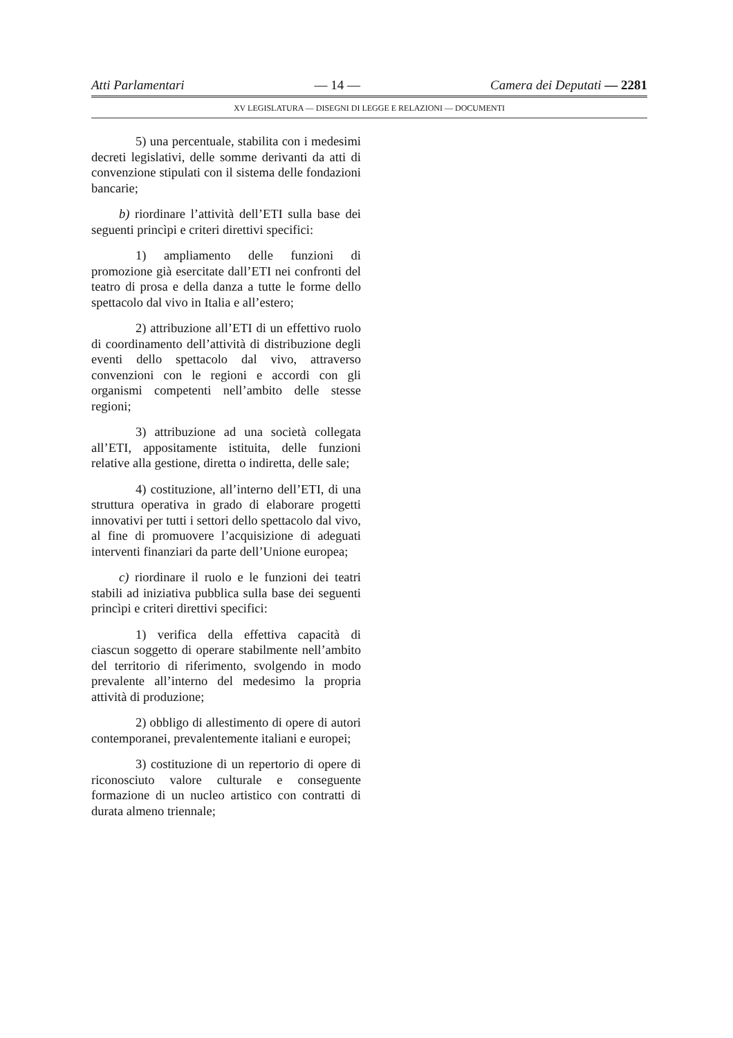Atti Parlamentari — 14 — Camera dei Deputati — 2281
XV LEGISLATURA — DISEGNI DI LEGGE E RELAZIONI — DOCUMENTI
5) una percentuale, stabilita con i medesimi decreti legislativi, delle somme derivanti da atti di convenzione stipulati con il sistema delle fondazioni bancarie;
b) riordinare l’attività dell’ETI sulla base dei seguenti princìpi e criteri direttivi specifici:
1) ampliamento delle funzioni di promozione già esercitate dall’ETI nei confronti del teatro di prosa e della danza a tutte le forme dello spettacolo dal vivo in Italia e all’estero;
2) attribuzione all’ETI di un effettivo ruolo di coordinamento dell’attività di distribuzione degli eventi dello spettacolo dal vivo, attraverso convenzioni con le regioni e accordi con gli organismi competenti nell’ambito delle stesse regioni;
3) attribuzione ad una società collegata all’ETI, appositamente istituita, delle funzioni relative alla gestione, diretta o indiretta, delle sale;
4) costituzione, all’interno dell’ETI, di una struttura operativa in grado di elaborare progetti innovativi per tutti i settori dello spettacolo dal vivo, al fine di promuovere l’acquisizione di adeguati interventi finanziari da parte dell’Unione europea;
c) riordinare il ruolo e le funzioni dei teatri stabili ad iniziativa pubblica sulla base dei seguenti princìpi e criteri direttivi specifici:
1) verifica della effettiva capacità di ciascun soggetto di operare stabilmente nell’ambito del territorio di riferimento, svolgendo in modo prevalente all’interno del medesimo la propria attività di produzione;
2) obbligo di allestimento di opere di autori contemporanei, prevalentemente italiani e europei;
3) costituzione di un repertorio di opere di riconosciuto valore culturale e conseguente formazione di un nucleo artistico con contratti di durata almeno triennale;